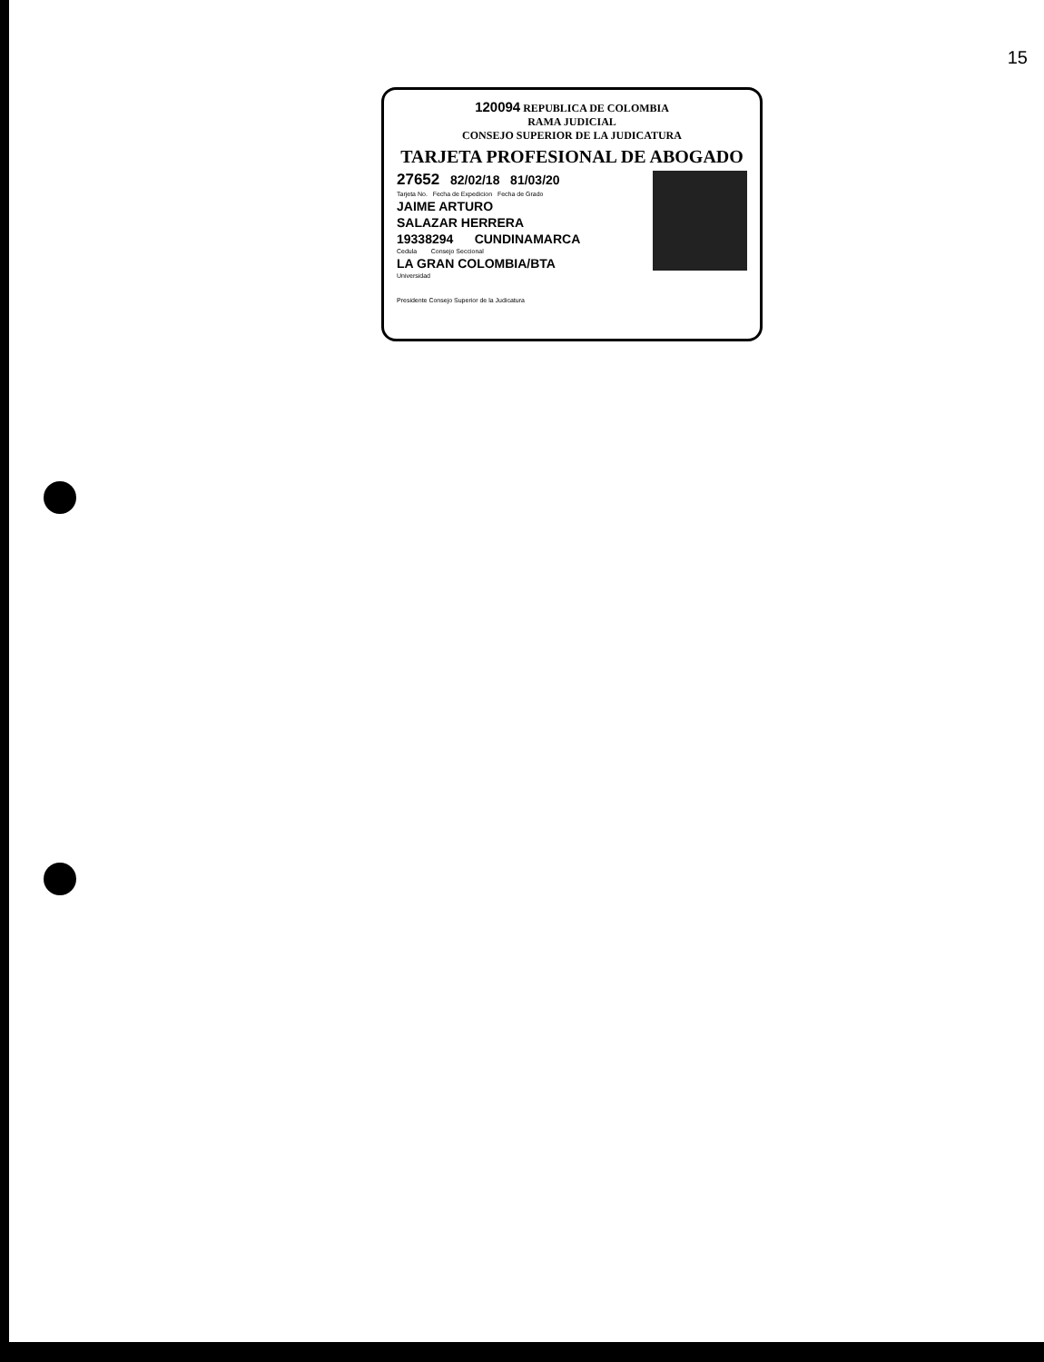15
120094 REPUBLICA DE COLOMBIA
RAMA JUDICIAL
CONSEJO SUPERIOR DE LA JUDICATURA
TARJETA PROFESIONAL DE ABOGADO
27652 82/02/18 81/03/20
Tarjeta No. Fecha de Expedicion Fecha de Grado
JAIME ARTURO
SALAZAR HERRERA
19338294 CUNDINAMARCA
Cedula Consejo Seccional
LA GRAN COLOMBIA/BTA
Universidad
Presidente Consejo Superior de la Judicatura